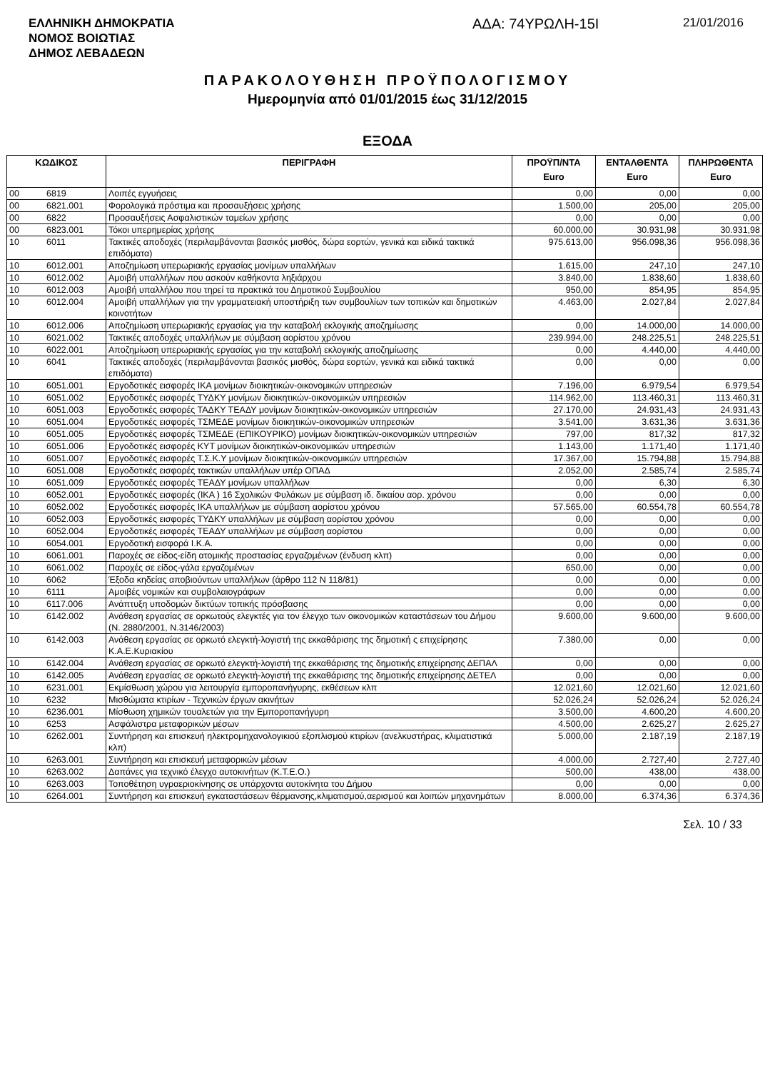ΕΛΛΗΝΙΚΗ ΔΗΜΟΚΡΑΤΙΑ
ΝΟΜΟΣ ΒΟΙΩΤΙΑΣ
ΔΗΜΟΣ ΛΕΒΑΔΕΩΝ
ΑΔΑ: 74ΥΡΩΛΗ-15Ι
21/01/2016
ΠΑΡΑΚΟΛΟΥΘΗΣΗ ΠΡΟΫΠΟΛΟΓΙΣΜΟΥ
Ημερομηνία από 01/01/2015 έως 31/12/2015
ΕΞΟΔΑ
| ΚΩΔΙΚΟΣ | | ΠΕΡΙΓΡΑΦΗ | ΠΡΟΫΠ/ΝΤΑ Euro | ΕΝΤΑΛΘΕΝΤΑ Euro | ΠΛΗΡΩΘΕΝΤΑ Euro |
| --- | --- | --- | --- | --- | --- |
| 00 | 6819 | Λοιπές εγγυήσεις | 0,00 | 0,00 | 0,00 |
| 00 | 6821.001 | Φορολογικά πρόστιμα και προσαυξήσεις χρήσης | 1.500,00 | 205,00 | 205,00 |
| 00 | 6822 | Προσαυξήσεις Ασφαλιστικών ταμείων χρήσης | 0,00 | 0,00 | 0,00 |
| 00 | 6823.001 | Τόκοι υπερημερίας χρήσης | 60.000,00 | 30.931,98 | 30.931,98 |
| 10 | 6011 | Τακτικές αποδοχές (περιλαμβάνονται βασικός μισθός, δώρα εορτών, γενικά και ειδικά τακτικά επιδόματα) | 975.613,00 | 956.098,36 | 956.098,36 |
| 10 | 6012.001 | Αποζημίωση υπερωριακής εργασίας μονίμων υπαλλήλων | 1.615,00 | 247,10 | 247,10 |
| 10 | 6012.002 | Αμοιβή υπαλλήλων που ασκούν καθήκοντα ληξιάρχου | 3.840,00 | 1.838,60 | 1.838,60 |
| 10 | 6012.003 | Αμοιβή υπαλλήλου που τηρεί τα πρακτικά του Δημοτικού Συμβουλίου | 950,00 | 854,95 | 854,95 |
| 10 | 6012.004 | Αμοιβή υπαλλήλων για την γραμματειακή υποστήριξη των συμβουλίων των τοπικών και δημοτικών κοινοτήτων | 4.463,00 | 2.027,84 | 2.027,84 |
| 10 | 6012.006 | Αποζημίωση υπερωριακής εργασίας για την καταβολή εκλογικής αποζημίωσης | 0,00 | 14.000,00 | 14.000,00 |
| 10 | 6021.002 | Τακτικές αποδοχές υπαλλήλων με σύμβαση αορίστου χρόνου | 239.994,00 | 248.225,51 | 248.225,51 |
| 10 | 6022.001 | Αποζημίωση υπερωριακής εργασίας για την καταβολή εκλογικής αποζημίωσης | 0,00 | 4.440,00 | 4.440,00 |
| 10 | 6041 | Τακτικές αποδοχές (περιλαμβάνονται βασικός μισθός, δώρα εορτών, γενικά και ειδικά τακτικά επιδόματα) | 0,00 | 0,00 | 0,00 |
| 10 | 6051.001 | Εργοδοτικές εισφορές ΙΚΑ μονίμων διοικητικών-οικονομικών υπηρεσιών | 7.196,00 | 6.979,54 | 6.979,54 |
| 10 | 6051.002 | Εργοδοτικές εισφορές ΤΥΔΚΥ μονίμων διοικητικών-οικονομικών υπηρεσιών | 114.962,00 | 113.460,31 | 113.460,31 |
| 10 | 6051.003 | Εργοδοτικές εισφορές ΤΑΔΚΥ ΤΕΑΔΥ μονίμων διοικητικών-οικονομικών υπηρεσιών | 27.170,00 | 24.931,43 | 24.931,43 |
| 10 | 6051.004 | Εργοδοτικές εισφορές ΤΣΜΕΔΕ μονίμων διοικητικών-οικονομικών υπηρεσιών | 3.541,00 | 3.631,36 | 3.631,36 |
| 10 | 6051.005 | Εργοδοτικές εισφορές ΤΣΜΕΔΕ (ΕΠΙΚΟΥΡΙΚΟ) μονίμων διοικητικών-οικονομικών υπηρεσιών | 797,00 | 817,32 | 817,32 |
| 10 | 6051.006 | Εργοδοτικές εισφορές ΚΥΤ μονίμων διοικητικών-οικονομικών υπηρεσιών | 1.143,00 | 1.171,40 | 1.171,40 |
| 10 | 6051.007 | Εργοδοτικές εισφορές Τ.Σ.Κ.Υ μονίμων διοικητικών-οικονομικών υπηρεσιών | 17.367,00 | 15.794,88 | 15.794,88 |
| 10 | 6051.008 | Εργοδοτικές εισφορές τακτικών υπαλλήλων υπέρ ΟΠΑΔ | 2.052,00 | 2.585,74 | 2.585,74 |
| 10 | 6051.009 | Εργοδοτικές εισφορές ΤΕΑΔΥ μονίμων υπαλλήλων | 0,00 | 6,30 | 6,30 |
| 10 | 6052.001 | Εργοδοτικές εισφορές (ΙΚΑ ) 16 Σχολικών Φυλάκων με σύμβαση ιδ. δικαίου αορ. χρόνου | 0,00 | 0,00 | 0,00 |
| 10 | 6052.002 | Εργοδοτικές εισφορές ΙΚΑ υπαλλήλων με σύμβαση αορίστου χρόνου | 57.565,00 | 60.554,78 | 60.554,78 |
| 10 | 6052.003 | Εργοδοτικές εισφορές ΤΥΔΚΥ υπαλλήλων με σύμβαση αορίστου χρόνου | 0,00 | 0,00 | 0,00 |
| 10 | 6052.004 | Εργοδοτικές εισφορές ΤΕΑΔΥ υπαλλήλων με σύμβαση αορίστου | 0,00 | 0,00 | 0,00 |
| 10 | 6054.001 | Εργοδοτική εισφορά Ι.Κ.Α. | 0,00 | 0,00 | 0,00 |
| 10 | 6061.001 | Παροχές σε είδος-είδη ατομικής προστασίας εργαζομένων (ένδυση κλπ) | 0,00 | 0,00 | 0,00 |
| 10 | 6061.002 | Παροχές σε είδος-γάλα εργαζομένων | 650,00 | 0,00 | 0,00 |
| 10 | 6062 | Έξοδα κηδείας αποβιούντων υπαλλήλων (άρθρο 112 Ν 118/81) | 0,00 | 0,00 | 0,00 |
| 10 | 6111 | Αμοιβές νομικών και συμβολαιογράφων | 0,00 | 0,00 | 0,00 |
| 10 | 6117.006 | Ανάπτυξη υποδομών δικτύων τοπικής πρόσβασης | 0,00 | 0,00 | 0,00 |
| 10 | 6142.002 | Ανάθεση εργασίας σε ορκωτούς ελεγκτές για τον έλεγχο των οικονομικών καταστάσεων του Δήμου (Ν. 2880/2001, Ν.3146/2003) | 9.600,00 | 9.600,00 | 9.600,00 |
| 10 | 6142.003 | Ανάθεση εργασίας σε ορκωτό ελεγκτή-λογιστή της εκκαθάρισης της δημοτική ς επιχείρησης Κ.Α.Ε.Κυριακίου | 7.380,00 | 0,00 | 0,00 |
| 10 | 6142.004 | Ανάθεση εργασίας σε ορκωτό ελεγκτή-λογιστή της εκκαθάρισης της δημοτικής επιχείρησης ΔΕΠΑΛ | 0,00 | 0,00 | 0,00 |
| 10 | 6142.005 | Ανάθεση εργασίας σε ορκωτό ελεγκτή-λογιστή της εκκαθάρισης της δημοτικής επιχείρησης ΔΕΤΕΛ | 0,00 | 0,00 | 0,00 |
| 10 | 6231.001 | Εκμίσθωση χώρου για λειτουργία εμποροπανήγυρης, εκθέσεων κλπ | 12.021,60 | 12.021,60 | 12.021,60 |
| 10 | 6232 | Μισθώματα κτιρίων - Τεχνικών έργων ακινήτων | 52.026,24 | 52.026,24 | 52.026,24 |
| 10 | 6236.001 | Μίσθωση χημικών τουαλετών για την Εμποροπανήγυρη | 3.500,00 | 4.600,20 | 4.600,20 |
| 10 | 6253 | Ασφάλιστρα μεταφορικών μέσων | 4.500,00 | 2.625,27 | 2.625,27 |
| 10 | 6262.001 | Συντήρηση και επισκευή ηλεκτρομηχανολογικιού εξοπλισμού κτιρίων (ανελκυστήρας, κλιματιστικά κλπ) | 5.000,00 | 2.187,19 | 2.187,19 |
| 10 | 6263.001 | Συντήρηση και επισκευή μεταφορικών μέσων | 4.000,00 | 2.727,40 | 2.727,40 |
| 10 | 6263.002 | Δαπάνες για τεχνικό έλεγχο αυτοκινήτων (Κ.Τ.Ε.Ο.) | 500,00 | 438,00 | 438,00 |
| 10 | 6263.003 | Τοποθέτηση υγραεριοκίνησης σε υπάρχοντα αυτοκίνητα του Δήμου | 0,00 | 0,00 | 0,00 |
| 10 | 6264.001 | Συντήρηση και επισκευή εγκαταστάσεων θέρμανσης,κλιματισμού,αερισμού και λοιπών μηχανημάτων | 8.000,00 | 6.374,36 | 6.374,36 |
Σελ. 10 / 33